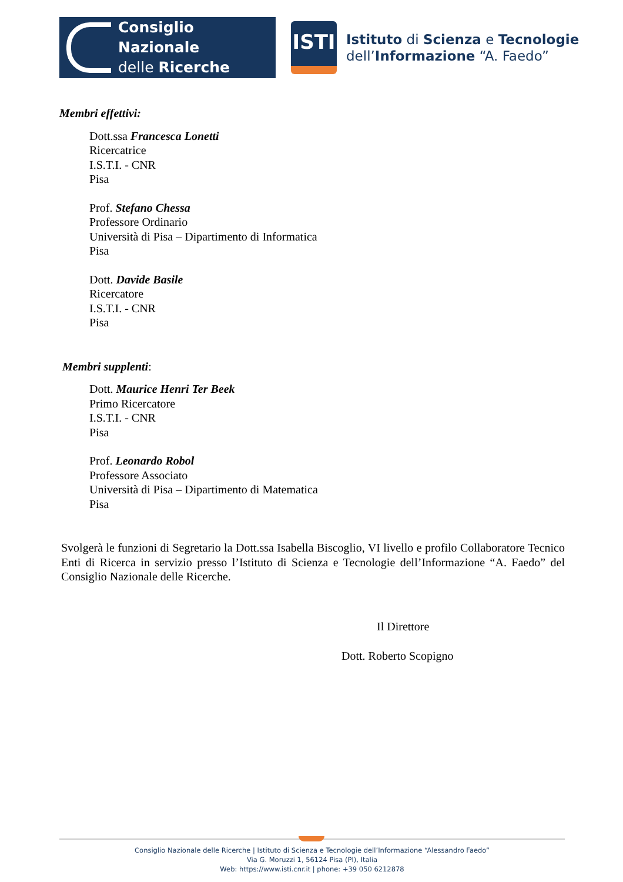Consiglio Nazionale
delle Ricerche
ISTI
Istituto di Scienza e Tecnologie
dell’Informazione “A. Faedo”
Membri effettivi:
Dott.ssa Francesca Lonetti
Ricercatrice
I.S.T.I. - CNR
Pisa
Prof. Stefano Chessa
Professore Ordinario
Università di Pisa – Dipartimento di Informatica
Pisa
Dott. Davide Basile
Ricercatore
I.S.T.I. - CNR
Pisa
Membri supplenti:
Dott. Maurice Henri Ter Beek
Primo Ricercatore
I.S.T.I. - CNR
Pisa
Prof. Leonardo Robol
Professore Associato
Università di Pisa – Dipartimento di Matematica
Pisa
Svolgerà le funzioni di Segretario la Dott.ssa Isabella Biscoglio, VI livello e profilo Collaboratore Tecnico Enti di Ricerca in servizio presso l’Istituto di Scienza e Tecnologie dell’Informazione “A. Faedo” del Consiglio Nazionale delle Ricerche.
Il Direttore
Dott. Roberto Scopigno
Consiglio Nazionale delle Ricerche | Istituto di Scienza e Tecnologie dell’Informazione “Alessandro Faedo”
Via G. Moruzzi 1, 56124 Pisa (PI), Italia
Web: https://www.isti.cnr.it | phone: +39 050 6212878